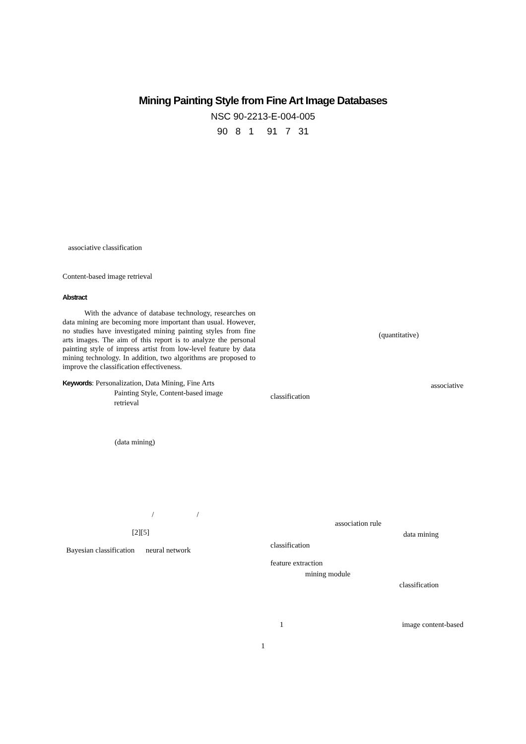Mining Painting Style from Fine Art Image Databases
NSC 90-2213-E-004-005
90 8 1 91 7 31
associative classification
Content-based image retrieval
Abstract
With the advance of database technology, researches on data mining are becoming more important than usual. However, no studies have investigated mining painting styles from fine arts images. The aim of this report is to analyze the personal painting style of impress artist from low-level feature by data mining technology. In addition, two algorithms are proposed to improve the classification effectiveness.
Keywords: Personalization, Data Mining, Fine Arts
Painting Style, Content-based image
retrieval
(data mining)
/ /
[2][5]
Bayesian classification neural network
(quantitative)
associative
classification
association rule
data mining
classification
feature extraction
mining module
classification
1 image content-based
1